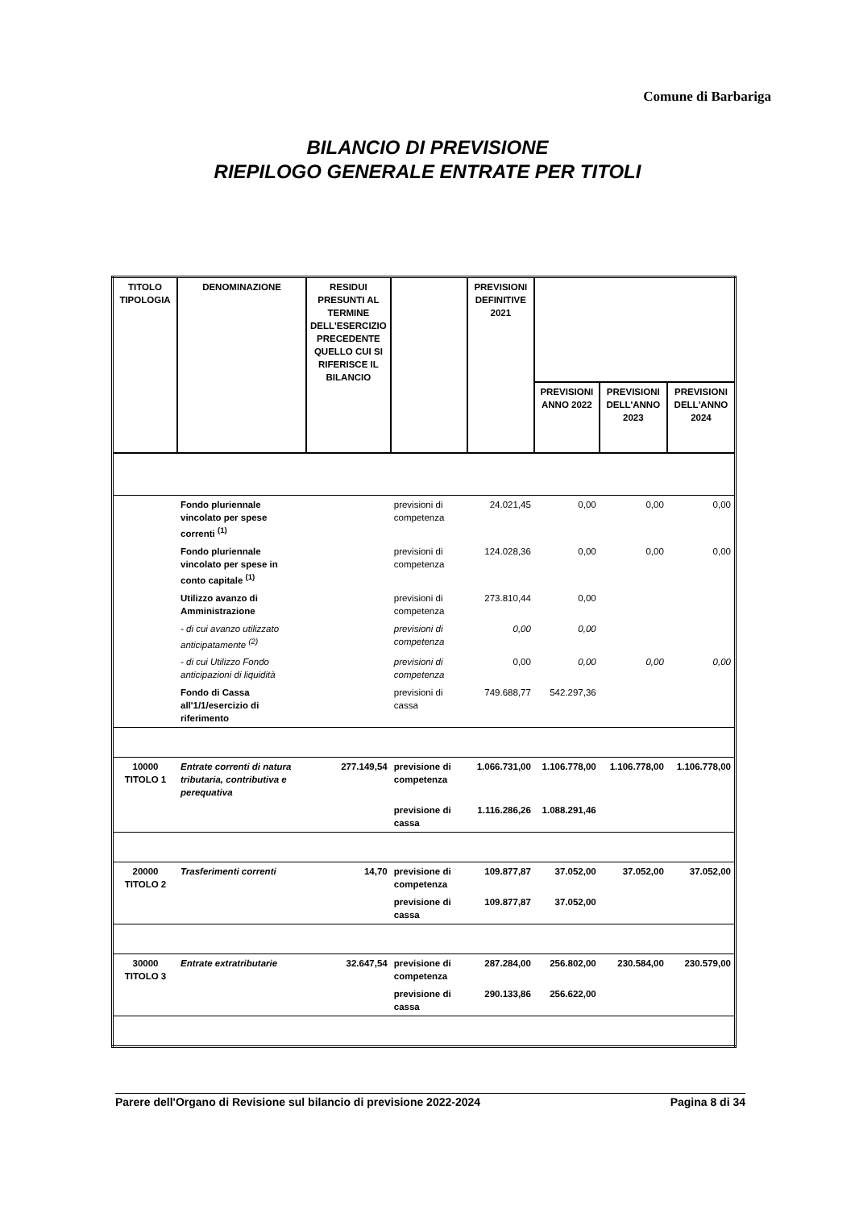Comune di Barbariga
BILANCIO DI PREVISIONE
RIEPILOGO GENERALE ENTRATE PER TITOLI
| TITOLO TIPOLOGIA | DENOMINAZIONE | RESIDUI PRESUNTI AL TERMINE DELL'ESERCIZIO PRECEDENTE QUELLO CUI SI RIFERISCE IL BILANCIO | | PREVISIONI DEFINITIVE 2021 | | | |
| --- | --- | --- | --- | --- | --- | --- | --- |
| | | | | | PREVISIONI ANNO 2022 | PREVISIONI DELL'ANNO 2023 | PREVISIONI DELL'ANNO 2024 |
| | Fondo pluriennale vincolato per spese correnti <sup>(1)</sup> | | previsioni di competenza | 24.021,45 | 0,00 | 0,00 | 0,00 |
| | Fondo pluriennale vincolato per spese in conto capitale <sup>(1)</sup> | | previsioni di competenza | 124.028,36 | 0,00 | 0,00 | 0,00 |
| | Utilizzo avanzo di Amministrazione | | previsioni di competenza | 273.810,44 | 0,00 | | |
| | - di cui avanzo utilizzato anticipatamente <sup>(2)</sup> | | previsioni di competenza | 0,00 | 0,00 | | |
| | - di cui Utilizzo Fondo anticipazioni di liquidità | | previsioni di competenza | 0,00 | 0,00 | 0,00 | 0,00 |
| | Fondo di Cassa all'1/1/esercizio di riferimento | | previsioni di cassa | 749.688,77 | 542.297,36 | | |
| 10000 TITOLO 1 | Entrate correnti di natura tributaria, contributiva e perequativa | 277.149,54 | previsione di competenza | 1.066.731,00 | 1.106.778,00 | 1.106.778,00 | 1.106.778,00 |
| | | | previsione di cassa | 1.116.286,26 | 1.088.291,46 | | |
| 20000 TITOLO 2 | Trasferimenti correnti | 14,70 | previsione di competenza | 109.877,87 | 37.052,00 | 37.052,00 | 37.052,00 |
| | | | previsione di cassa | 109.877,87 | 37.052,00 | | |
| 30000 TITOLO 3 | Entrate extratributarie | 32.647,54 | previsione di competenza | 287.284,00 | 256.802,00 | 230.584,00 | 230.579,00 |
| | | | previsione di cassa | 290.133,86 | 256.622,00 | | |
Parere dell'Organo di Revisione sul bilancio di previsione 2022-2024 Pagina 8 di 34